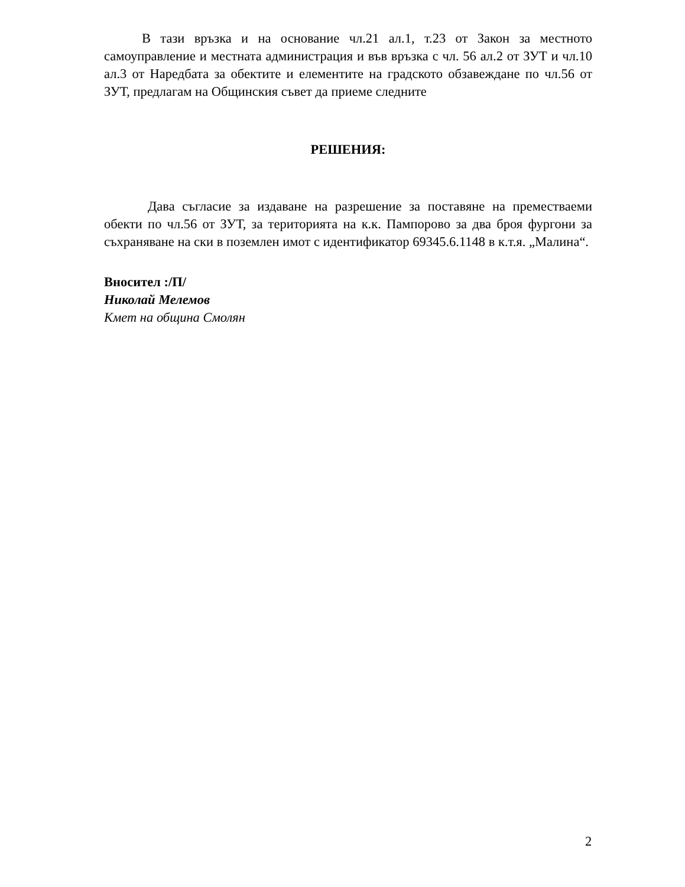В тази връзка и на основание чл.21 ал.1, т.23 от Закон за местното самоуправление и местната администрация и във връзка с чл. 56 ал.2 от ЗУТ и чл.10 ал.3 от Наредбата за обектите и елементите на градското обзавеждане по чл.56 от ЗУТ, предлагам на Общинския съвет да приеме следните
РЕШЕНИЯ:
Дава съгласие за издаване на разрешение за поставяне на преместваеми обекти по чл.56 от ЗУТ, за територията на к.к. Пампорово за два броя фургони за съхраняване на ски в поземлен имот с идентификатор 69345.6.1148 в к.т.я. „Малина“.
Вносител :/П/
Николай Мелемов
Кмет на община Смолян
2